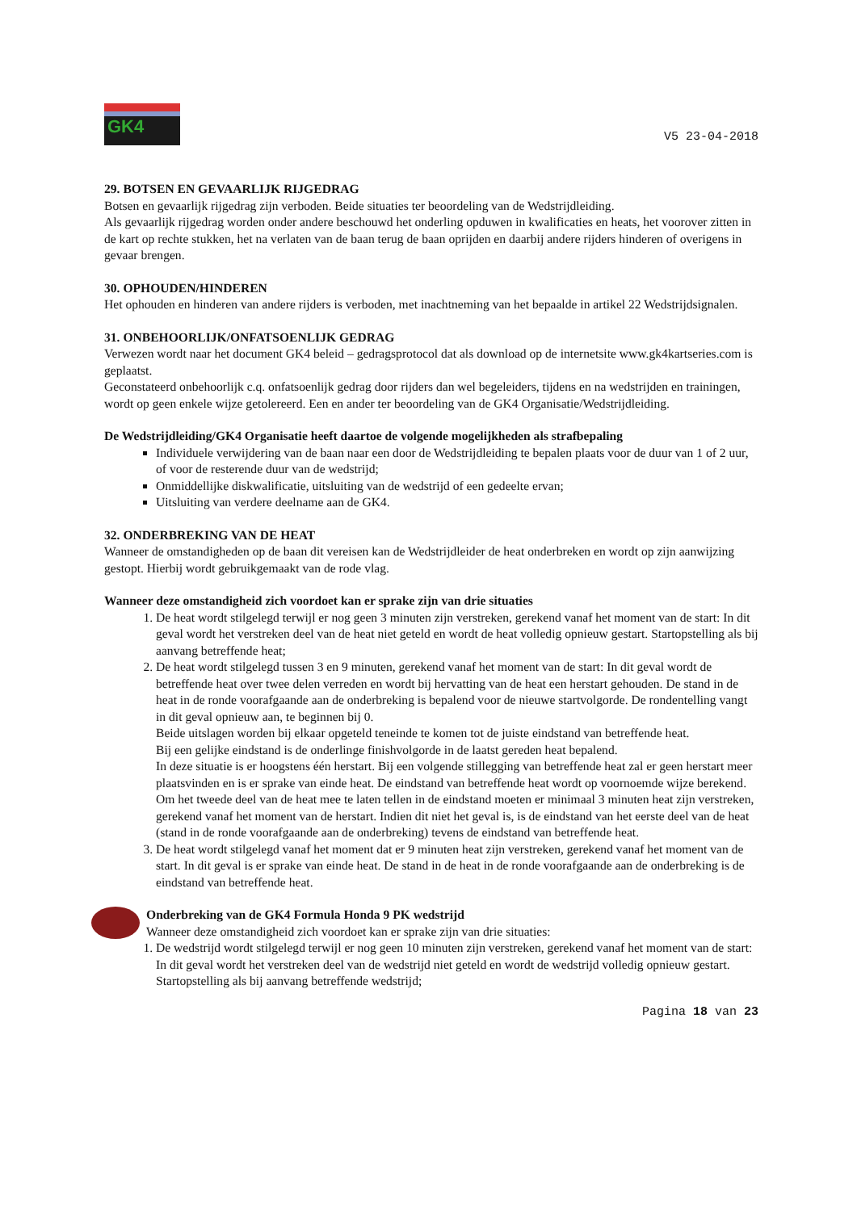GK4
V5 23-04-2018
29. BOTSEN EN GEVAARLIJK RIJGEDRAG
Botsen en gevaarlijk rijgedrag zijn verboden. Beide situaties ter beoordeling van de Wedstrijdleiding.
Als gevaarlijk rijgedrag worden onder andere beschouwd het onderling opduwen in kwalificaties en heats, het voorover zitten in de kart op rechte stukken, het na verlaten van de baan terug de baan oprijden en daarbij andere rijders hinderen of overigens in gevaar brengen.
30. OPHOUDEN/HINDEREN
Het ophouden en hinderen van andere rijders is verboden, met inachtneming van het bepaalde in artikel 22 Wedstrijdsignalen.
31. ONBEHOORLIJK/ONFATSOENLIJK GEDRAG
Verwezen wordt naar het document GK4 beleid – gedragsprotocol dat als download op de internetsite www.gk4kartseries.com is geplaatst.
Geconstateerd onbehoorlijk c.q. onfatsoenlijk gedrag door rijders dan wel begeleiders, tijdens en na wedstrijden en trainingen, wordt op geen enkele wijze getolereerd. Een en ander ter beoordeling van de GK4 Organisatie/Wedstrijdleiding.
De Wedstrijdleiding/GK4 Organisatie heeft daartoe de volgende mogelijkheden als strafbepaling
Individuele verwijdering van de baan naar een door de Wedstrijdleiding te bepalen plaats voor de duur van 1 of 2 uur, of voor de resterende duur van de wedstrijd;
Onmiddellijke diskwalificatie, uitsluiting van de wedstrijd of een gedeelte ervan;
Uitsluiting van verdere deelname aan de GK4.
32. ONDERBREKING VAN DE HEAT
Wanneer de omstandigheden op de baan dit vereisen kan de Wedstrijdleider de heat onderbreken en wordt op zijn aanwijzing gestopt. Hierbij wordt gebruikgemaakt van de rode vlag.
Wanneer deze omstandigheid zich voordoet kan er sprake zijn van drie situaties
1. De heat wordt stilgelegd terwijl er nog geen 3 minuten zijn verstreken, gerekend vanaf het moment van de start: In dit geval wordt het verstreken deel van de heat niet geteld en wordt de heat volledig opnieuw gestart. Startopstelling als bij aanvang betreffende heat;
2. De heat wordt stilgelegd tussen 3 en 9 minuten, gerekend vanaf het moment van de start: In dit geval wordt de betreffende heat over twee delen verreden en wordt bij hervatting van de heat een herstart gehouden. De stand in de heat in de ronde voorafgaande aan de onderbreking is bepalend voor de nieuwe startvolgorde. De rondentelling vangt in dit geval opnieuw aan, te beginnen bij 0.
Beide uitslagen worden bij elkaar opgeteld teneinde te komen tot de juiste eindstand van betreffende heat.
Bij een gelijke eindstand is de onderlinge finishvolgorde in de laatst gereden heat bepalend.
In deze situatie is er hoogstens één herstart. Bij een volgende stillegging van betreffende heat zal er geen herstart meer plaatsvinden en is er sprake van einde heat. De eindstand van betreffende heat wordt op voornoemde wijze berekend. Om het tweede deel van de heat mee te laten tellen in de eindstand moeten er minimaal 3 minuten heat zijn verstreken, gerekend vanaf het moment van de herstart. Indien dit niet het geval is, is de eindstand van het eerste deel van de heat (stand in de ronde voorafgaande aan de onderbreking) tevens de eindstand van betreffende heat.
3. De heat wordt stilgelegd vanaf het moment dat er 9 minuten heat zijn verstreken, gerekend vanaf het moment van de start. In dit geval is er sprake van einde heat. De stand in de heat in de ronde voorafgaande aan de onderbreking is de eindstand van betreffende heat.
Onderbreking van de GK4 Formula Honda 9 PK wedstrijd
Wanneer deze omstandigheid zich voordoet kan er sprake zijn van drie situaties:
1. De wedstrijd wordt stilgelegd terwijl er nog geen 10 minuten zijn verstreken, gerekend vanaf het moment van de start: In dit geval wordt het verstreken deel van de wedstrijd niet geteld en wordt de wedstrijd volledig opnieuw gestart. Startopstelling als bij aanvang betreffende wedstrijd;
Pagina 18 van 23